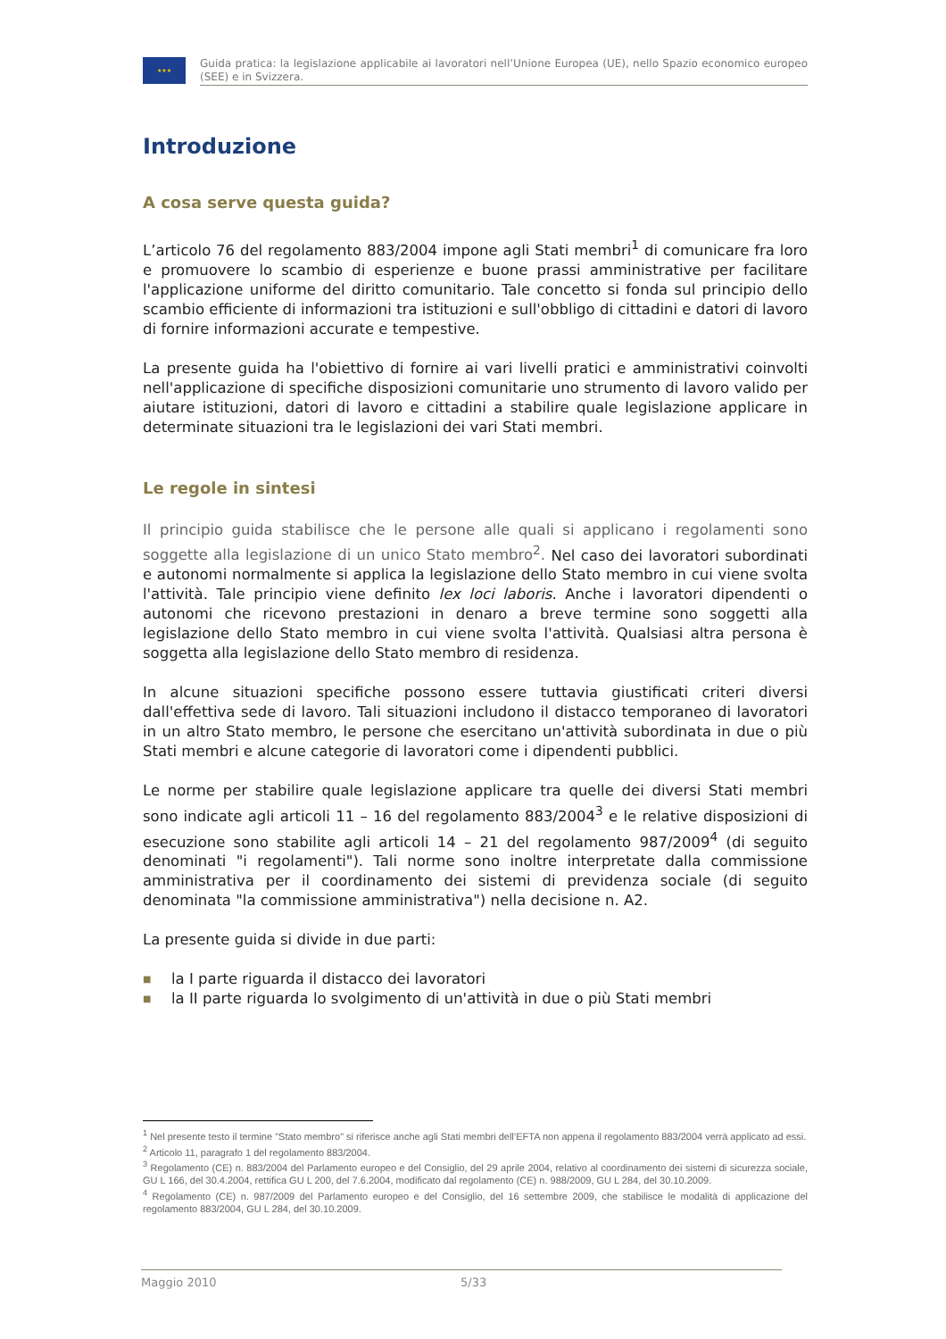★★★
Guida pratica: la legislazione applicabile ai lavoratori nell’Unione Europea (UE), nello Spazio economico europeo (SEE) e in Svizzera.
Introduzione
A cosa serve questa guida?
L’articolo 76 del regolamento 883/2004 impone agli Stati membri<sup>1</sup> di comunicare fra loro e promuovere lo scambio di esperienze e buone prassi amministrative per facilitare l'applicazione uniforme del diritto comunitario. Tale concetto si fonda sul principio dello scambio efficiente di informazioni tra istituzioni e sull'obbligo di cittadini e datori di lavoro di fornire informazioni accurate e tempestive.
La presente guida ha l'obiettivo di fornire ai vari livelli pratici e amministrativi coinvolti nell'applicazione di specifiche disposizioni comunitarie uno strumento di lavoro valido per aiutare istituzioni, datori di lavoro e cittadini a stabilire quale legislazione applicare in determinate situazioni tra le legislazioni dei vari Stati membri.
Le regole in sintesi
Il principio guida stabilisce che le persone alle quali si applicano i regolamenti sono soggette alla legislazione di un unico Stato membro<sup>2</sup>. Nel caso dei lavoratori subordinati e autonomi normalmente si applica la legislazione dello Stato membro in cui viene svolta l'attività. Tale principio viene definito lex loci laboris. Anche i lavoratori dipendenti o autonomi che ricevono prestazioni in denaro a breve termine sono soggetti alla legislazione dello Stato membro in cui viene svolta l'attività. Qualsiasi altra persona è soggetta alla legislazione dello Stato membro di residenza.
In alcune situazioni specifiche possono essere tuttavia giustificati criteri diversi dall'effettiva sede di lavoro. Tali situazioni includono il distacco temporaneo di lavoratori in un altro Stato membro, le persone che esercitano un'attività subordinata in due o più Stati membri e alcune categorie di lavoratori come i dipendenti pubblici.
Le norme per stabilire quale legislazione applicare tra quelle dei diversi Stati membri sono indicate agli articoli 11 – 16 del regolamento 883/2004<sup>3</sup> e le relative disposizioni di esecuzione sono stabilite agli articoli 14 – 21 del regolamento 987/2009<sup>4</sup> (di seguito denominati "i regolamenti"). Tali norme sono inoltre interpretate dalla commissione amministrativa per il coordinamento dei sistemi di previdenza sociale (di seguito denominata "la commissione amministrativa") nella decisione n. A2.
La presente guida si divide in due parti:
■ la I parte riguarda il distacco dei lavoratori
■ la II parte riguarda lo svolgimento di un'attività in due o più Stati membri
<sup>1</sup> Nel presente testo il termine "Stato membro" si riferisce anche agli Stati membri dell’EFTA non appena il regolamento 883/2004 verrà applicato ad essi.
<sup>2</sup> Articolo 11, paragrafo 1 del regolamento 883/2004.
<sup>3</sup> Regolamento (CE) n. 883/2004 del Parlamento europeo e del Consiglio, del 29 aprile 2004, relativo al coordinamento dei sistemi di sicurezza sociale, GU L 166, del 30.4.2004, rettifica GU L 200, del 7.6.2004, modificato dal regolamento (CE) n. 988/2009, GU L 284, del 30.10.2009.
<sup>4</sup> Regolamento (CE) n. 987/2009 del Parlamento europeo e del Consiglio, del 16 settembre 2009, che stabilisce le modalità di applicazione del regolamento 883/2004, GU L 284, del 30.10.2009.
Maggio 2010 5/33